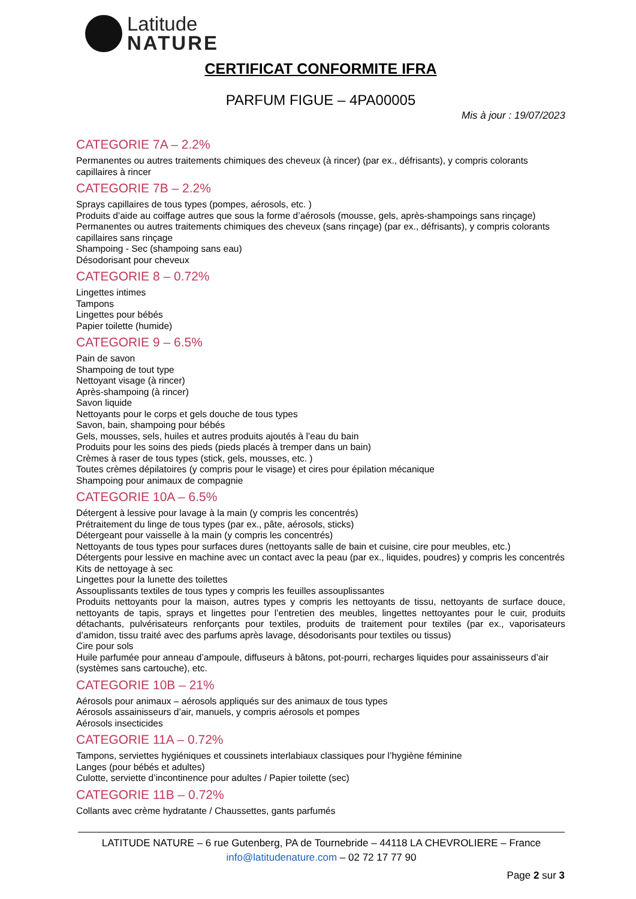Latitude
NATURE
CERTIFICAT CONFORMITE IFRA
PARFUM FIGUE – 4PA00005
Mis à jour : 19/07/2023
CATEGORIE 7A – 2.2%
Permanentes ou autres traitements chimiques des cheveux (à rincer) (par ex., défrisants), y compris colorants capillaires à rincer
CATEGORIE 7B – 2.2%
Sprays capillaires de tous types (pompes, aérosols, etc. )
Produits d’aide au coiffage autres que sous la forme d’aérosols (mousse, gels, après-shampoings sans rinçage)
Permanentes ou autres traitements chimiques des cheveux (sans rinçage) (par ex., défrisants), y compris colorants capillaires sans rinçage
Shampoing - Sec (shampoing sans eau)
Désodorisant pour cheveux
CATEGORIE 8 – 0.72%
Lingettes intimes
Tampons
Lingettes pour bébés
Papier toilette (humide)
CATEGORIE 9 – 6.5%
Pain de savon
Shampoing de tout type
Nettoyant visage (à rincer)
Après-shampoing (à rincer)
Savon liquide
Nettoyants pour le corps et gels douche de tous types
Savon, bain, shampoing pour bébés
Gels, mousses, sels, huiles et autres produits ajoutés à l’eau du bain
Produits pour les soins des pieds (pieds placés à tremper dans un bain)
Crèmes à raser de tous types (stick, gels, mousses, etc. )
Toutes crèmes dépilatoires (y compris pour le visage) et cires pour épilation mécanique
Shampoing pour animaux de compagnie
CATEGORIE 10A – 6.5%
Détergent à lessive pour lavage à la main (y compris les concentrés)
Prétraitement du linge de tous types (par ex., pâte, aérosols, sticks)
Détergeant pour vaisselle à la main (y compris les concentrés)
Nettoyants de tous types pour surfaces dures (nettoyants salle de bain et cuisine, cire pour meubles, etc.)
Détergents pour lessive en machine avec un contact avec la peau (par ex., liquides, poudres) y compris les concentrés
Kits de nettoyage à sec
Lingettes pour la lunette des toilettes
Assouplissants textiles de tous types y compris les feuilles assouplissantes
Produits nettoyants pour la maison, autres types y compris les nettoyants de tissu, nettoyants de surface douce, nettoyants de tapis, sprays et lingettes pour l’entretien des meubles, lingettes nettoyantes pour le cuir, produits détachants, pulvérisateurs renforçants pour textiles, produits de traitement pour textiles (par ex., vaporisateurs d’amidon, tissu traité avec des parfums après lavage, désodorisants pour textiles ou tissus)
Cire pour sols
Huile parfumée pour anneau d’ampoule, diffuseurs à bâtons, pot-pourri, recharges liquides pour assainisseurs d’air (systèmes sans cartouche), etc.
CATEGORIE 10B – 21%
Aérosols pour animaux – aérosols appliqués sur des animaux de tous types
Aérosols assainisseurs d’air, manuels, y compris aérosols et pompes
Aérosols insecticides
CATEGORIE 11A – 0.72%
Tampons, serviettes hygiéniques et coussinets interlabiaux classiques pour l’hygiène féminine
Langes (pour bébés et adultes)
Culotte, serviette d’incontinence pour adultes / Papier toilette (sec)
CATEGORIE 11B – 0.72%
Collants avec crème hydratante / Chaussettes, gants parfumés
LATITUDE NATURE – 6 rue Gutenberg, PA de Tournebride – 44118 LA CHEVROLIERE – France
info@latitudenature.com – 02 72 17 77 90
Page 2 sur 3